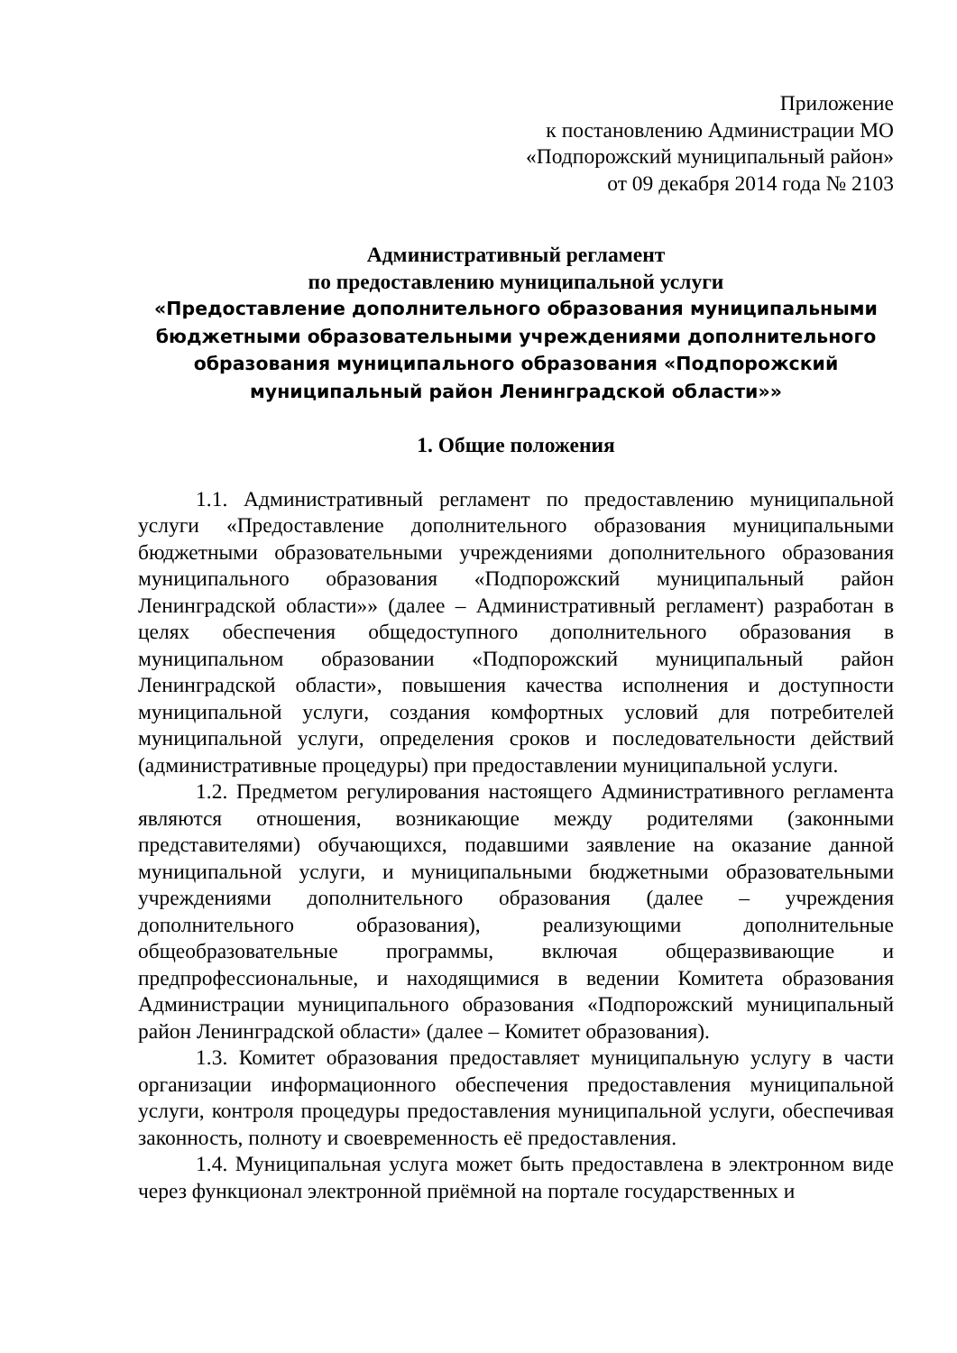Приложение
к постановлению Администрации МО
«Подпорожский муниципальный район»
от 09 декабря 2014 года № 2103
Административный регламент
по предоставлению муниципальной услуги
«Предоставление дополнительного образования муниципальными бюджетными образовательными учреждениями дополнительного образования муниципального образования «Подпорожский муниципальный район Ленинградской области»»
1. Общие положения
1.1. Административный регламент по предоставлению муниципальной услуги «Предоставление дополнительного образования муниципальными бюджетными образовательными учреждениями дополнительного образования муниципального образования «Подпорожский муниципальный район Ленинградской области»» (далее – Административный регламент) разработан в целях обеспечения общедоступного дополнительного образования в муниципальном образовании «Подпорожский муниципальный район Ленинградской области», повышения качества исполнения и доступности муниципальной услуги, создания комфортных условий для потребителей муниципальной услуги, определения сроков и последовательности действий (административные процедуры) при предоставлении муниципальной услуги.
1.2. Предметом регулирования настоящего Административного регламента являются отношения, возникающие между родителями (законными представителями) обучающихся, подавшими заявление на оказание данной муниципальной услуги, и муниципальными бюджетными образовательными учреждениями дополнительного образования (далее – учреждения дополнительного образования), реализующими дополнительные общеобразовательные программы, включая общеразвивающие и предпрофессиональные, и находящимися в ведении Комитета образования Администрации муниципального образования «Подпорожский муниципальный район Ленинградской области» (далее – Комитет образования).
1.3. Комитет образования предоставляет муниципальную услугу в части организации информационного обеспечения предоставления муниципальной услуги, контроля процедуры предоставления муниципальной услуги, обеспечивая законность, полноту и своевременность её предоставления.
1.4. Муниципальная услуга может быть предоставлена в электронном виде через функционал электронной приёмной на портале государственных и